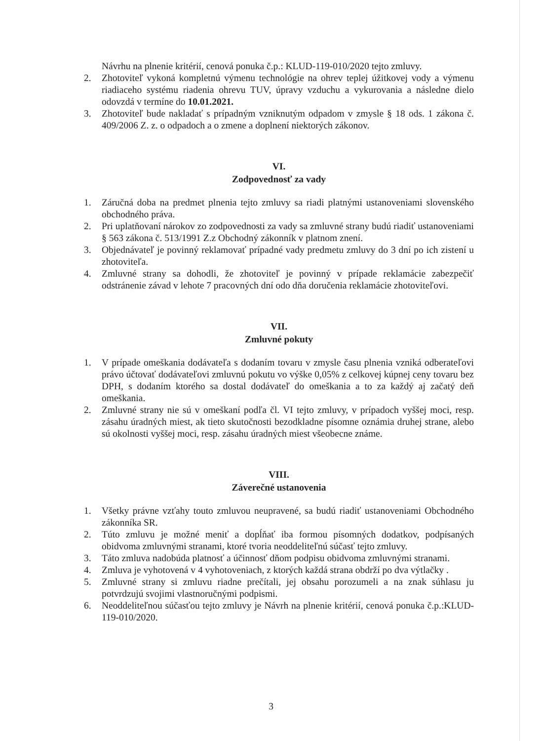Návrhu na plnenie kritérií, cenová ponuka č.p.: KLUD-119-010/2020 tejto zmluvy.
2. Zhotoviteľ vykoná kompletnú výmenu technológie na ohrev teplej úžitkovej vody a výmenu riadiaceho systému riadenia ohrevu TUV, úpravy vzduchu a vykurovania a následne dielo odovzdá v termíne do 10.01.2021.
3. Zhotoviteľ bude nakladať s prípadným vzniknutým odpadom v zmysle § 18 ods. 1 zákona č. 409/2006 Z. z. o odpadoch a o zmene a doplnení niektorých zákonov.
VI.
Zodpovednosť za vady
1. Záručná doba na predmet plnenia tejto zmluvy sa riadi platnými ustanoveniami slovenského obchodného práva.
2. Pri uplatňovaní nárokov zo zodpovednosti za vady sa zmluvné strany budú riadiť ustanoveniami § 563 zákona č. 513/1991 Z.z Obchodný zákonník v platnom znení.
3. Objednávateľ je povinný reklamovať prípadné vady predmetu zmluvy do 3 dní po ich zistení u zhotoviteľa.
4. Zmluvné strany sa dohodli, že zhotoviteľ je povinný v prípade reklamácie zabezpečiť odstránenie závad v lehote 7 pracovných dní odo dňa doručenia reklamácie zhotoviteľovi.
VII.
Zmluvné pokuty
1. V prípade omeškania dodávateľa s dodaním tovaru v zmysle času plnenia vzniká odberateľovi právo účtovať dodávateľovi zmluvnú pokutu vo výške 0,05% z celkovej kúpnej ceny tovaru bez DPH, s dodaním ktorého sa dostal dodávateľ do omeškania a to za každý aj začatý deň omeškania.
2. Zmluvné strany nie sú v omeškaní podľa čl. VI tejto zmluvy, v prípadoch vyššej moci, resp. zásahu úradných miest, ak tieto skutočnosti bezodkladne písomne oznámia druhej strane, alebo sú okolnosti vyššej moci, resp. zásahu úradných miest všeobecne známe.
VIII.
Záverečné ustanovenia
1. Všetky právne vzťahy touto zmluvou neupravené, sa budú riadiť ustanoveniami Obchodného zákonníka SR.
2. Túto zmluvu je možné meniť a dopĺňať iba formou písomných dodatkov, podpísaných obidvoma zmluvnými stranami, ktoré tvoria neoddeliteľnú súčasť tejto zmluvy.
3. Táto zmluva nadobúda platnosť a účinnosť dňom podpisu obidvoma zmluvnými stranami.
4. Zmluva je vyhotovená v 4 vyhotoveniach, z ktorých každá strana obdrží po dva výtlačky .
5. Zmluvné strany si zmluvu riadne prečítali, jej obsahu porozumeli a na znak súhlasu ju potvrdzujú svojimi vlastnoručnými podpismi.
6. Neoddeliteľnou súčasťou tejto zmluvy je Návrh na plnenie kritérií, cenová ponuka č.p.:KLUD-119-010/2020.
3